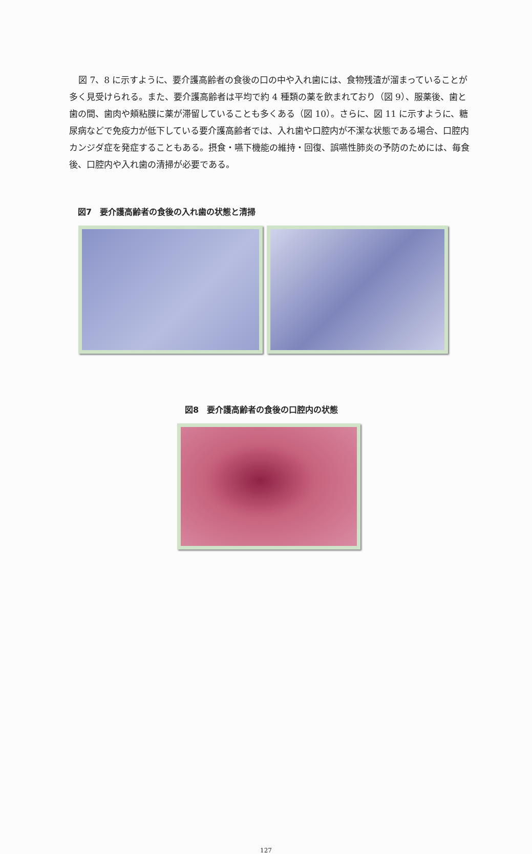図 7、8 に示すように、要介護高齢者の食後の口の中や入れ歯には、食物残渣が溜まっていることが多く見受けられる。また、要介護高齢者は平均で約 4 種類の薬を飲まれており（図 9）、服薬後、歯と歯の間、歯肉や頬粘膜に薬が滞留していることも多くある（図 10）。さらに、図 11 に示すように、糖尿病などで免疫力が低下している要介護高齢者では、入れ歯や口腔内が不潔な状態である場合、口腔内カンジダ症を発症することもある。摂食・嚥下機能の維持・回復、誤嚥性肺炎の予防のためには、毎食後、口腔内や入れ歯の清掃が必要である。
図7　要介護高齢者の食後の入れ歯の状態と清掃
図8　要介護高齢者の食後の口腔内の状態
127